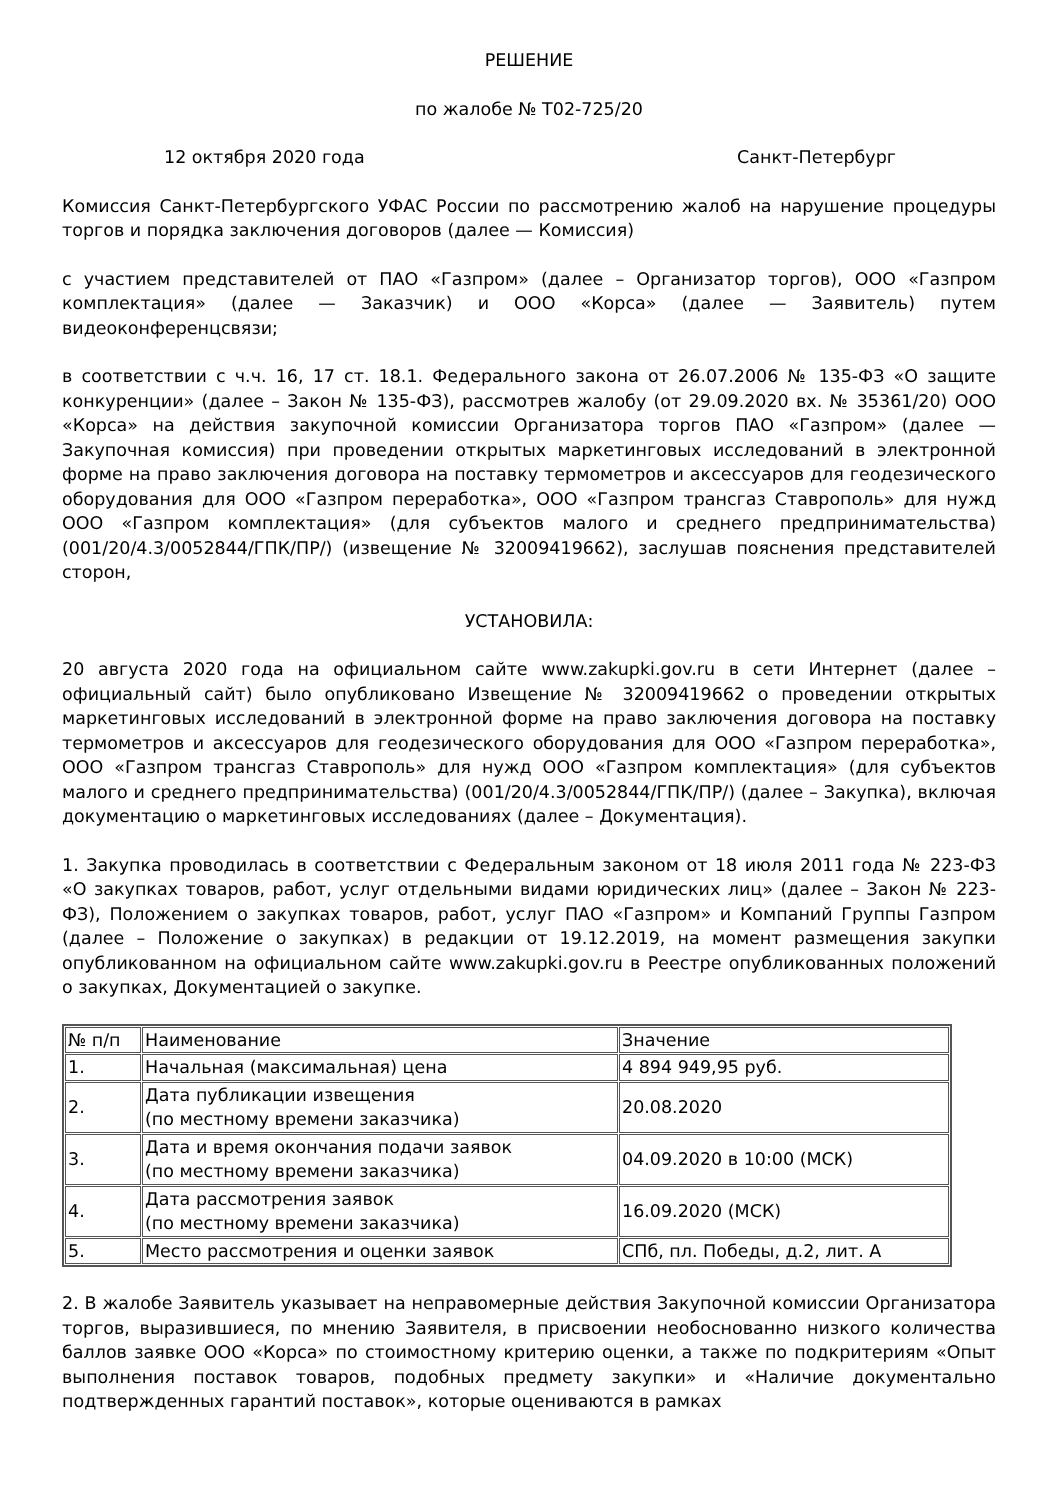РЕШЕНИЕ
по жалобе № Т02-725/20
12 октября 2020 года Санкт-Петербург
Комиссия Санкт-Петербургского УФАС России по рассмотрению жалоб на нарушение процедуры торгов и порядка заключения договоров (далее — Комиссия)
с участием представителей от ПАО «Газпром» (далее – Организатор торгов), ООО «Газпром комплектация» (далее — Заказчик) и ООО «Корса» (далее — Заявитель) путем видеоконференцсвязи;
в соответствии с ч.ч. 16, 17 ст. 18.1. Федерального закона от 26.07.2006 № 135-ФЗ «О защите конкуренции» (далее – Закон № 135-ФЗ), рассмотрев жалобу (от 29.09.2020 вх. № 35361/20) ООО «Корса» на действия закупочной комиссии Организатора торгов ПАО «Газпром» (далее — Закупочная комиссия) при проведении открытых маркетинговых исследований в электронной форме на право заключения договора на поставку термометров и аксессуаров для геодезического оборудования для ООО «Газпром переработка», ООО «Газпром трансгаз Ставрополь» для нужд ООО «Газпром комплектация» (для субъектов малого и среднего предпринимательства) (001/20/4.3/0052844/ГПК/ПР/) (извещение № 32009419662), заслушав пояснения представителей сторон,
УСТАНОВИЛА:
20 августа 2020 года на официальном сайте www.zakupki.gov.ru в сети Интернет (далее – официальный сайт) было опубликовано Извещение № 32009419662 о проведении открытых маркетинговых исследований в электронной форме на право заключения договора на поставку термометров и аксессуаров для геодезического оборудования для ООО «Газпром переработка», ООО «Газпром трансгаз Ставрополь» для нужд ООО «Газпром комплектация» (для субъектов малого и среднего предпринимательства) (001/20/4.3/0052844/ГПК/ПР/) (далее – Закупка), включая документацию о маркетинговых исследованиях (далее – Документация).
1. Закупка проводилась в соответствии с Федеральным законом от 18 июля 2011 года № 223-ФЗ «О закупках товаров, работ, услуг отдельными видами юридических лиц» (далее – Закон № 223-ФЗ), Положением о закупках товаров, работ, услуг ПАО «Газпром» и Компаний Группы Газпром (далее – Положение о закупках) в редакции от 19.12.2019, на момент размещения закупки опубликованном на официальном сайте www.zakupki.gov.ru в Реестре опубликованных положений о закупках, Документацией о закупке.
| № п/п | Наименование | Значение |
| --- | --- | --- |
| 1. | Начальная (максимальная) цена | 4 894 949,95 руб. |
| 2. | Дата публикации извещения (по местному времени заказчика) | 20.08.2020 |
| 3. | Дата и время окончания подачи заявок (по местному времени заказчика) | 04.09.2020 в 10:00 (МСК) |
| 4. | Дата рассмотрения заявок (по местному времени заказчика) | 16.09.2020 (МСК) |
| 5. | Место рассмотрения и оценки заявок | СПб, пл. Победы, д.2, лит. А |
2. В жалобе Заявитель указывает на неправомерные действия Закупочной комиссии Организатора торгов, выразившиеся, по мнению Заявителя, в присвоении необоснованно низкого количества баллов заявке ООО «Корса» по стоимостному критерию оценки, а также по подкритериям «Опыт выполнения поставок товаров, подобных предмету закупки» и «Наличие документально подтвержденных гарантий поставок», которые оцениваются в рамках